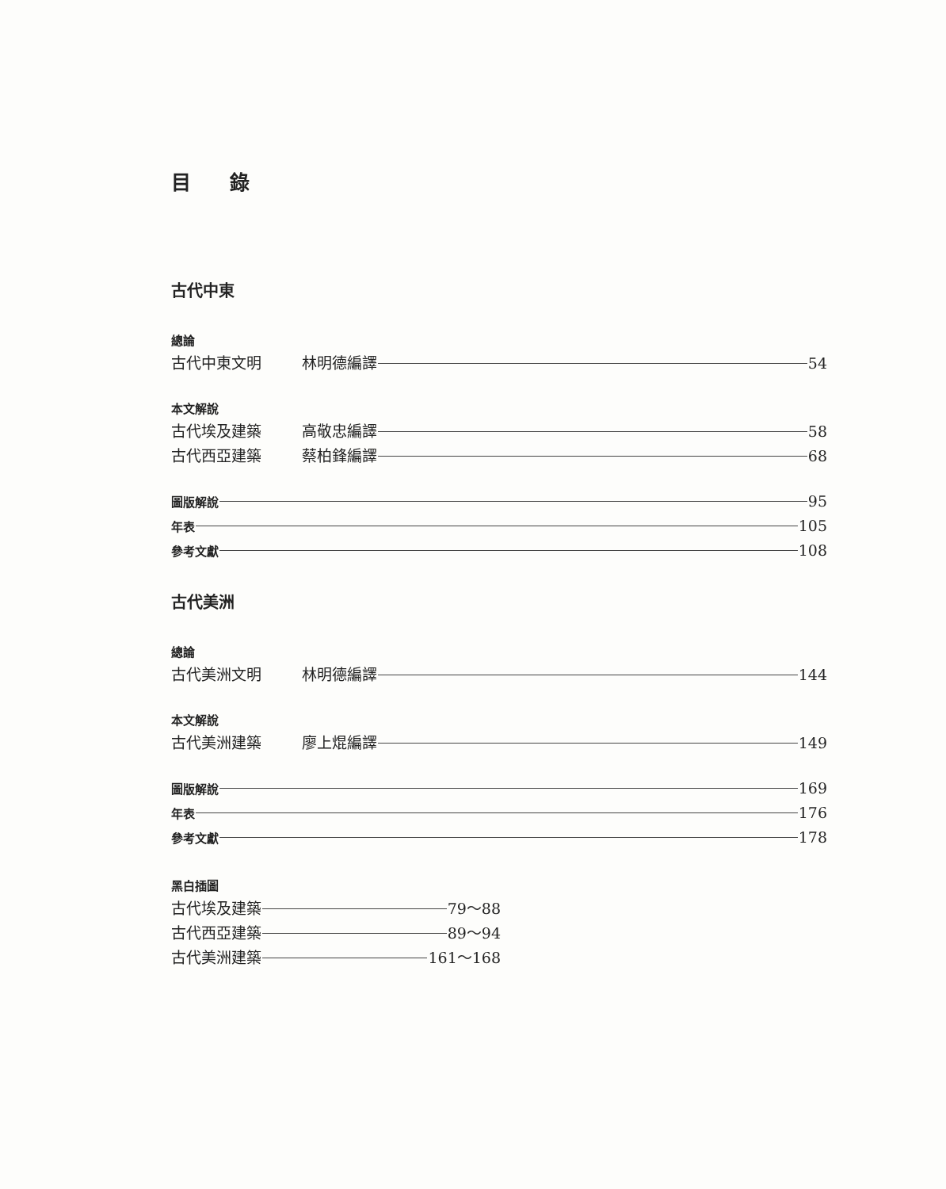目 錄
古代中東
總論
古代中東文明 林明德編譯 54
本文解說
古代埃及建築 高敬忠編譯 58
古代西亞建築 蔡柏鋒編譯 68
圖版解說 95
年表 105
參考文獻 108
古代美洲
總論
古代美洲文明 林明德編譯 144
本文解說
古代美洲建築 廖上焜編譯 149
圖版解說 169
年表 176
參考文獻 178
黑白插圖
古代埃及建築 79～88
古代西亞建築 89～94
古代美洲建築 161～168